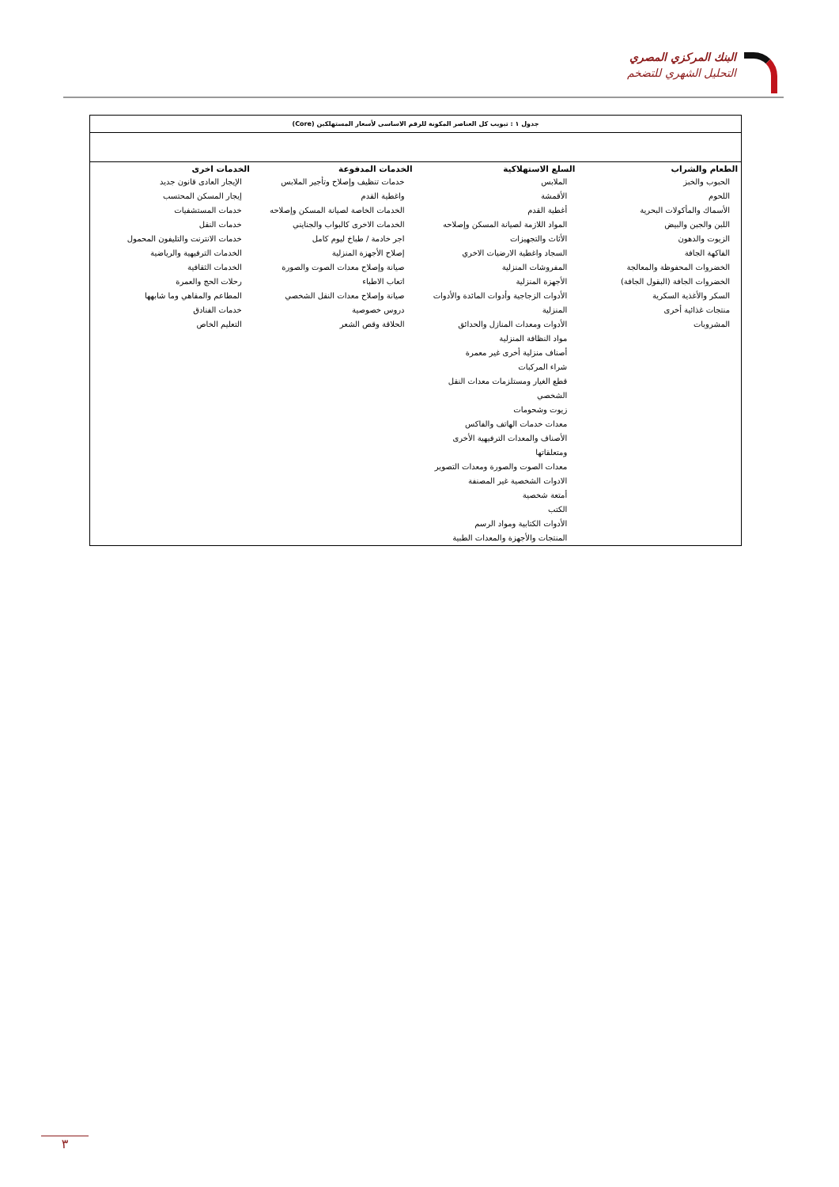البنك المركزي المصري
التحليل الشهري للتضخم
جدول ١ : تبويب كل العناصر المكونة للرقم الاساسى لأسعار المستهلكين (Core)
| الطعام والشراب | السلع الاستهلاكية | الخدمات المدفوعة | الخدمات اخرى |
| --- | --- | --- | --- |
| الحبوب والخبز اللحوم الأسماك والمأكولات البحرية اللبن والجبن والبيض الزيوت والدهون الفاكهة الجافة الخضروات المحفوظة والمعالجة الخضروات الجافة (البقول الجافة) السكر والأغذية السكرية منتجات غذائية أخرى المشروبات | الملابس الأقمشة أغطية القدم المواد اللازمة لصيانة المسكن وإصلاحه الأثاث والتجهيزات السجاد واغطية الارضيات الاخري المفروشات المنزلية الأجهزة المنزلية الأدوات الزجاجية وأدوات المائدة والأدوات المنزلية الأدوات ومعدات المنازل والحدائق مواد النظافة المنزلية أصناف منزلية أخرى غير معمرة شراء المركبات قطع الغيار ومستلزمات معدات النقل الشخصي زيوت وشحومات معدات خدمات الهاتف والفاكس الأصناف والمعدات الترفيهية الأخرى ومتعلقاتها معدات الصوت والصورة ومعدات التصوير الادوات الشخصية غير المصنفة أمتعة شخصية الكتب الأدوات الكتابية ومواد الرسم المنتجات والأجهزة والمعدات الطبية | خدمات تنظيف وإصلاح وتأجير الملابس واغطية القدم الخدمات الخاصة لصيانة المسكن وإصلاحه الخدمات الاخرى كالبواب والجنايني اجر خادمة / طباخ ليوم كامل إصلاح الأجهزة المنزلية صيانة وإصلاح معدات الصوت والصورة اتعاب الاطباء صيانة وإصلاح معدات النقل الشخصي دروس خصوصية الحلاقة وقص الشعر | الإيجار العادى قانون جديد إيجار المسكن المحتسب خدمات المستشفيات خدمات النقل خدمات الانترنت والتليفون المحمول الخدمات الترفيهية والرياضية الخدمات الثقافية رحلات الحج والعمرة المطاعم والمقاهي وما شابهها خدمات الفنادق التعليم الخاص |
٣